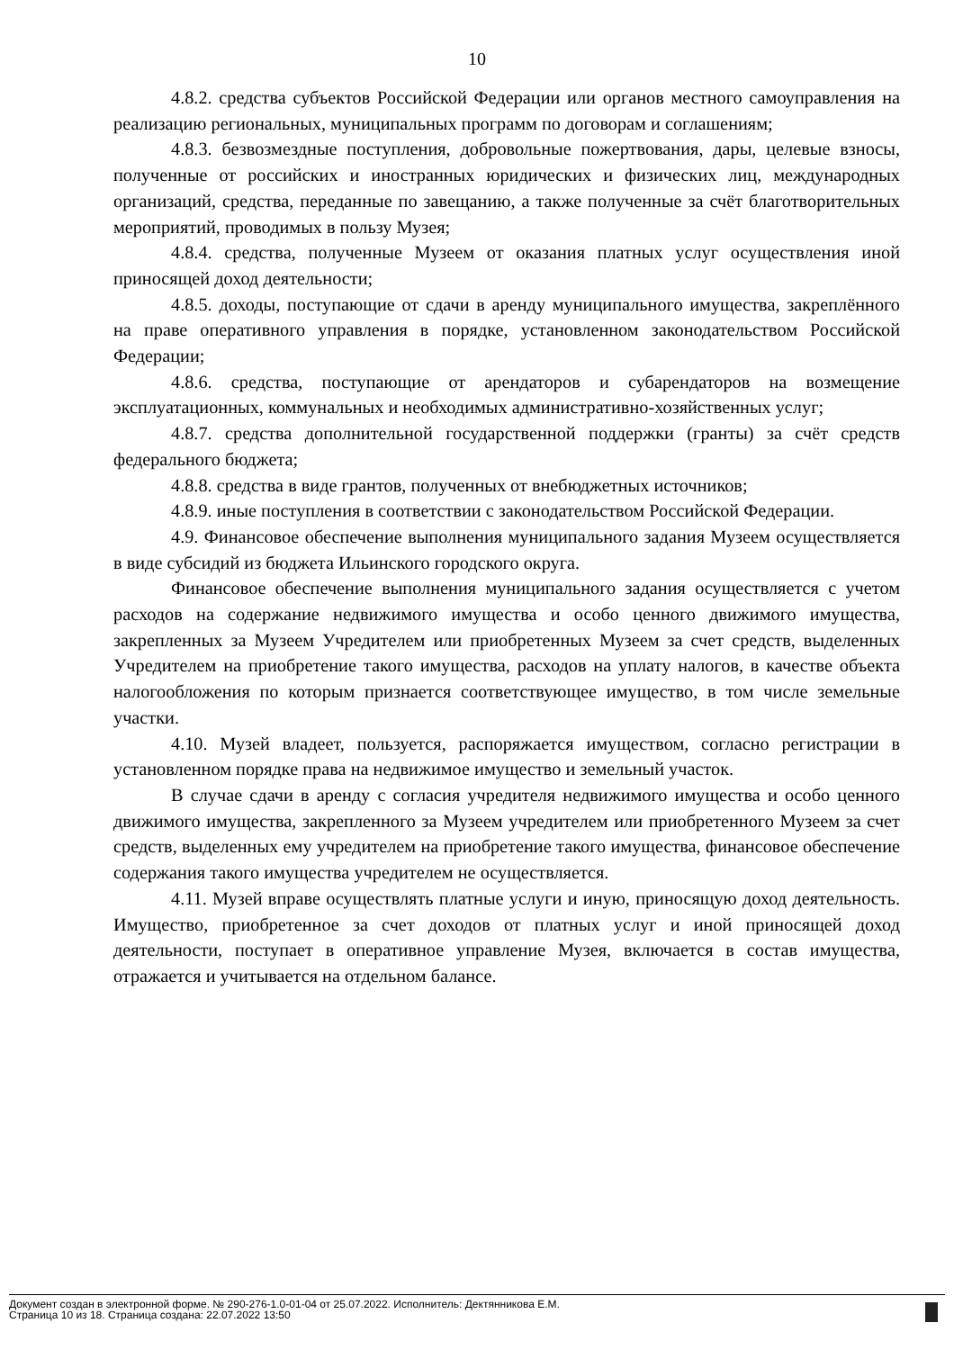10
4.8.2. средства субъектов Российской Федерации или органов местного самоуправления на реализацию региональных, муниципальных программ по договорам и соглашениям;
4.8.3. безвозмездные поступления, добровольные пожертвования, дары, целевые взносы, полученные от российских и иностранных юридических и физических лиц, международных организаций, средства, переданные по завещанию, а также полученные за счёт благотворительных мероприятий, проводимых в пользу Музея;
4.8.4. средства, полученные Музеем от оказания платных услуг осуществления иной приносящей доход деятельности;
4.8.5. доходы, поступающие от сдачи в аренду муниципального имущества, закреплённого на праве оперативного управления в порядке, установленном законодательством Российской Федерации;
4.8.6. средства, поступающие от арендаторов и субарендаторов на возмещение эксплуатационных, коммунальных и необходимых административно-хозяйственных услуг;
4.8.7. средства дополнительной государственной поддержки (гранты) за счёт средств федерального бюджета;
4.8.8. средства в виде грантов, полученных от внебюджетных источников;
4.8.9. иные поступления в соответствии с законодательством Российской Федерации.
4.9. Финансовое обеспечение выполнения муниципального задания Музеем осуществляется в виде субсидий из бюджета Ильинского городского округа.
Финансовое обеспечение выполнения муниципального задания осуществляется с учетом расходов на содержание недвижимого имущества и особо ценного движимого имущества, закрепленных за Музеем Учредителем или приобретенных Музеем за счет средств, выделенных Учредителем на приобретение такого имущества, расходов на уплату налогов, в качестве объекта налогообложения по которым признается соответствующее имущество, в том числе земельные участки.
4.10. Музей владеет, пользуется, распоряжается имуществом, согласно регистрации в установленном порядке права на недвижимое имущество и земельный участок.
В случае сдачи в аренду с согласия учредителя недвижимого имущества и особо ценного движимого имущества, закрепленного за Музеем учредителем или приобретенного Музеем за счет средств, выделенных ему учредителем на приобретение такого имущества, финансовое обеспечение содержания такого имущества учредителем не осуществляется.
4.11. Музей вправе осуществлять платные услуги и иную, приносящую доход деятельность. Имущество, приобретенное за счет доходов от платных услуг и иной приносящей доход деятельности, поступает в оперативное управление Музея, включается в состав имущества, отражается и учитывается на отдельном балансе.
Документ создан в электронной форме. № 290-276-1.0-01-04 от 25.07.2022. Исполнитель: Дектянникова Е.М.
Страница 10 из 18. Страница создана: 22.07.2022 13:50